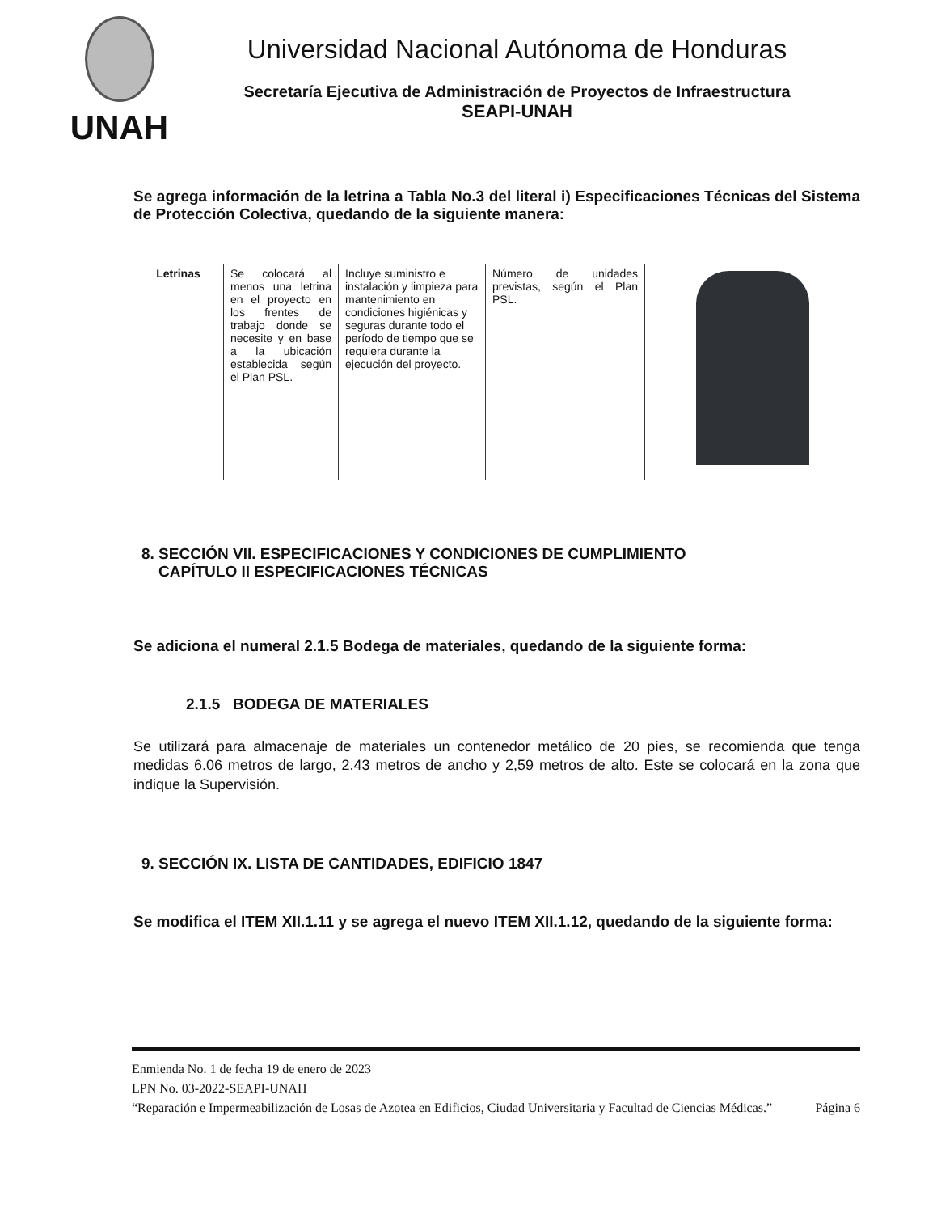UNAH
Universidad Nacional Autónoma de Honduras
Secretaría Ejecutiva de Administración de Proyectos de Infraestructura
SEAPI-UNAH
Se agrega información de la letrina a Tabla No.3 del literal i) Especificaciones Técnicas del Sistema de Protección Colectiva, quedando de la siguiente manera:
| Letrinas | Se colocará al menos una letrina en el proyecto en los frentes de trabajo donde se necesite y en base a la ubicación establecida según el Plan PSL. | Incluye suministro e instalación y limpieza para mantenimiento en condiciones higiénicas y seguras durante todo el período de tiempo que se requiera durante la ejecución del proyecto. | Número de unidades previstas, según el Plan PSL. | |
8. SECCIÓN VII. ESPECIFICACIONES Y CONDICIONES DE CUMPLIMIENTO
CAPÍTULO II ESPECIFICACIONES TÉCNICAS
Se adiciona el numeral 2.1.5 Bodega de materiales, quedando de la siguiente forma:
2.1.5 BODEGA DE MATERIALES
Se utilizará para almacenaje de materiales un contenedor metálico de 20 pies, se recomienda que tenga medidas 6.06 metros de largo, 2.43 metros de ancho y 2,59 metros de alto. Este se colocará en la zona que indique la Supervisión.
9. SECCIÓN IX. LISTA DE CANTIDADES, EDIFICIO 1847
Se modifica el ITEM XII.1.11 y se agrega el nuevo ITEM XII.1.12, quedando de la siguiente forma:
Enmienda No. 1 de fecha 19 de enero de 2023
LPN No. 03-2022-SEAPI-UNAH
“Reparación e Impermeabilización de Losas de Azotea en Edificios, Ciudad Universitaria y Facultad de Ciencias Médicas.” Página 6